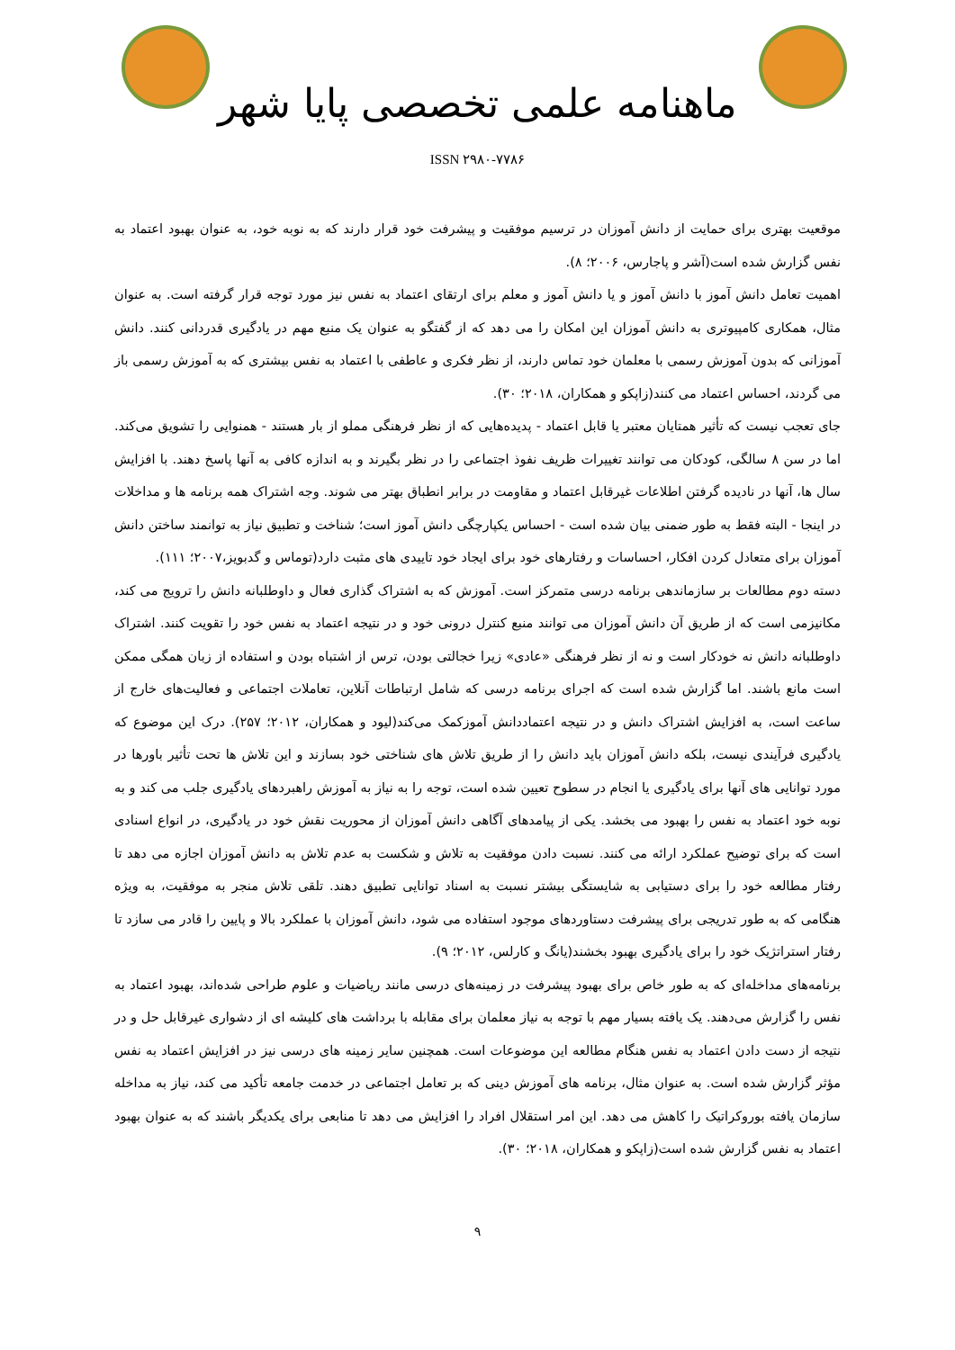ماهنامه علمی تخصصی پایا شهر
ISSN ۲۹۸۰-۷۷۸۶
موقعیت بهتری برای حمایت از دانش آموزان در ترسیم موفقیت و پیشرفت خود قرار دارند که به نوبه خود، به عنوان بهبود اعتماد به نفس گزارش شده است(آشر و پاجارس، ۲۰۰۶؛ ۸).
اهمیت تعامل دانش آموز با دانش آموز و یا دانش آموز و معلم برای ارتقای اعتماد به نفس نیز مورد توجه قرار گرفته است. به عنوان مثال، همکاری کامپیوتری به دانش آموزان این امکان را می دهد که از گفتگو به عنوان یک منبع مهم در یادگیری قدردانی کنند. دانش آموزانی که بدون آموزش رسمی با معلمان خود تماس دارند، از نظر فکری و عاطفی با اعتماد به نفس بیشتری که به آموزش رسمی باز می گردند، احساس اعتماد می کنند(زاپکو و همکاران، ۲۰۱۸؛ ۳۰).
جای تعجب نیست که تأثیر همتایان معتبر یا قابل اعتماد - پدیده‌هایی که از نظر فرهنگی مملو از بار هستند - همنوایی را تشویق می‌کند. اما در سن ۸ سالگی، کودکان می توانند تغییرات ظریف نفوذ اجتماعی را در نظر بگیرند و به اندازه کافی به آنها پاسخ دهند. با افزایش سال ها، آنها در نادیده گرفتن اطلاعات غیرقابل اعتماد و مقاومت در برابر انطباق بهتر می شوند. وجه اشتراک همه برنامه ها و مداخلات در اینجا - البته فقط به طور ضمنی بیان شده است - احساس یکپارچگی دانش آموز است؛ شناخت و تطبیق نیاز به توانمند ساختن دانش آموزان برای متعادل کردن افکار، احساسات و رفتارهای خود برای ایجاد خود تاییدی های مثبت دارد(توماس و گدبویز،۲۰۰۷؛ ۱۱۱).
دسته دوم مطالعات بر سازماندهی برنامه درسی متمرکز است. آموزش که به اشتراک گذاری فعال و داوطلبانه دانش را ترویج می کند، مکانیزمی است که از طریق آن دانش آموزان می توانند منبع کنترل درونی خود و در نتیجه اعتماد به نفس خود را تقویت کنند. اشتراک داوطلبانه دانش نه خودکار است و نه از نظر فرهنگی «عادی» زیرا خجالتی بودن، ترس از اشتباه بودن و استفاده از زبان همگی ممکن است مانع باشند. اما گزارش شده است که اجرای برنامه درسی که شامل ارتباطات آنلاین، تعاملات اجتماعی و فعالیت‌های خارج از ساعت است، به افزایش اشتراک دانش و در نتیجه اعتماددانش آموزکمک می‌کند(لیود و همکاران، ۲۰۱۲؛ ۲۵۷). درک این موضوع که یادگیری فرآیندی نیست، بلکه دانش آموزان باید دانش را از طریق تلاش های شناختی خود بسازند و این تلاش ها تحت تأثیر باورها در مورد توانایی های آنها برای یادگیری یا انجام در سطوح تعیین شده است، توجه را به نیاز به آموزش راهبردهای یادگیری جلب می کند و به نوبه خود اعتماد به نفس را بهبود می بخشد. یکی از پیامدهای آگاهی دانش آموزان از محوریت نقش خود در یادگیری، در انواع اسنادی است که برای توضیح عملکرد ارائه می کنند. نسبت دادن موفقیت به تلاش و شکست به عدم تلاش به دانش آموزان اجازه می دهد تا رفتار مطالعه خود را برای دستیابی به شایستگی بیشتر نسبت به اسناد توانایی تطبیق دهند. تلقی تلاش منجر به موفقیت، به ویژه هنگامی که به طور تدریجی برای پیشرفت دستاوردهای موجود استفاده می شود، دانش آموزان با عملکرد بالا و پایین را قادر می سازد تا رفتار استراتژیک خود را برای یادگیری بهبود بخشند(یانگ و کارلس، ۲۰۱۲؛ ۹).
برنامه‌های مداخله‌ای که به طور خاص برای بهبود پیشرفت در زمینه‌های درسی مانند ریاضیات و علوم طراحی شده‌اند، بهبود اعتماد به نفس را گزارش می‌دهند. یک یافته بسیار مهم با توجه به نیاز معلمان برای مقابله با برداشت های کلیشه ای از دشواری غیرقابل حل و در نتیجه از دست دادن اعتماد به نفس هنگام مطالعه این موضوعات است. همچنین سایر زمینه های درسی نیز در افزایش اعتماد به نفس مؤثر گزارش شده است. به عنوان مثال، برنامه های آموزش دینی که بر تعامل اجتماعی در خدمت جامعه تأکید می کند، نیاز به مداخله سازمان یافته بوروکراتیک را کاهش می دهد. این امر استقلال افراد را افزایش می دهد تا منابعی برای یکدیگر باشند که به عنوان بهبود اعتماد به نفس گزارش شده است(زاپکو و همکاران، ۲۰۱۸؛ ۳۰).
۹